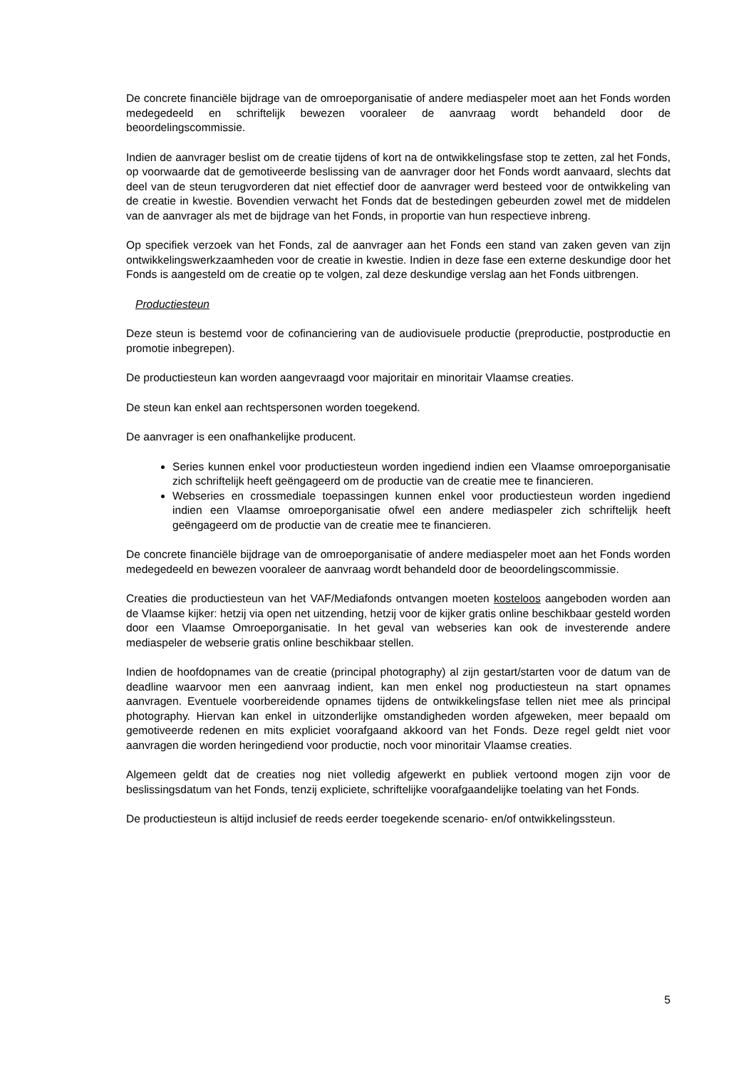De concrete financiële bijdrage van de omroeporganisatie of andere mediaspeler moet aan het Fonds worden medegedeeld en schriftelijk bewezen vooraleer de aanvraag wordt behandeld door de beoordelingscommissie.
Indien de aanvrager beslist om de creatie tijdens of kort na de ontwikkelingsfase stop te zetten, zal het Fonds, op voorwaarde dat de gemotiveerde beslissing van de aanvrager door het Fonds wordt aanvaard, slechts dat deel van de steun terugvorderen dat niet effectief door de aanvrager werd besteed voor de ontwikkeling van de creatie in kwestie. Bovendien verwacht het Fonds dat de bestedingen gebeurden zowel met de middelen van de aanvrager als met de bijdrage van het Fonds, in proportie van hun respectieve inbreng.
Op specifiek verzoek van het Fonds, zal de aanvrager aan het Fonds een stand van zaken geven van zijn ontwikkelingswerkzaamheden voor de creatie in kwestie. Indien in deze fase een externe deskundige door het Fonds is aangesteld om de creatie op te volgen, zal deze deskundige verslag aan het Fonds uitbrengen.
Productiesteun
Deze steun is bestemd voor de cofinanciering van de audiovisuele productie (preproductie, postproductie en promotie inbegrepen).
De productiesteun kan worden aangevraagd voor majoritair en minoritair Vlaamse creaties.
De steun kan enkel aan rechtspersonen worden toegekend.
De aanvrager is een onafhankelijke producent.
Series kunnen enkel voor productiesteun worden ingediend indien een Vlaamse omroeporganisatie zich schriftelijk heeft geëngageerd om de productie van de creatie mee te financieren.
Webseries en crossmediale toepassingen kunnen enkel voor productiesteun worden ingediend indien een Vlaamse omroeporganisatie ofwel een andere mediaspeler zich schriftelijk heeft geëngageerd om de productie van de creatie mee te financieren.
De concrete financiële bijdrage van de omroeporganisatie of andere mediaspeler moet aan het Fonds worden medegedeeld en bewezen vooraleer de aanvraag wordt behandeld door de beoordelingscommissie.
Creaties die productiesteun van het VAF/Mediafonds ontvangen moeten kosteloos aangeboden worden aan de Vlaamse kijker: hetzij via open net uitzending, hetzij voor de kijker gratis online beschikbaar gesteld worden door een Vlaamse Omroeporganisatie. In het geval van webseries kan ook de investerende andere mediaspeler de webserie gratis online beschikbaar stellen.
Indien de hoofdopnames van de creatie (principal photography) al zijn gestart/starten voor de datum van de deadline waarvoor men een aanvraag indient, kan men enkel nog productiesteun na start opnames aanvragen. Eventuele voorbereidende opnames tijdens de ontwikkelingsfase tellen niet mee als principal photography. Hiervan kan enkel in uitzonderlijke omstandigheden worden afgeweken, meer bepaald om gemotiveerde redenen en mits expliciet voorafgaand akkoord van het Fonds. Deze regel geldt niet voor aanvragen die worden heringediend voor productie, noch voor minoritair Vlaamse creaties.
Algemeen geldt dat de creaties nog niet volledig afgewerkt en publiek vertoond mogen zijn voor de beslissingsdatum van het Fonds, tenzij expliciete, schriftelijke voorafgaandelijke toelating van het Fonds.
De productiesteun is altijd inclusief de reeds eerder toegekende scenario- en/of ontwikkelingssteun.
5